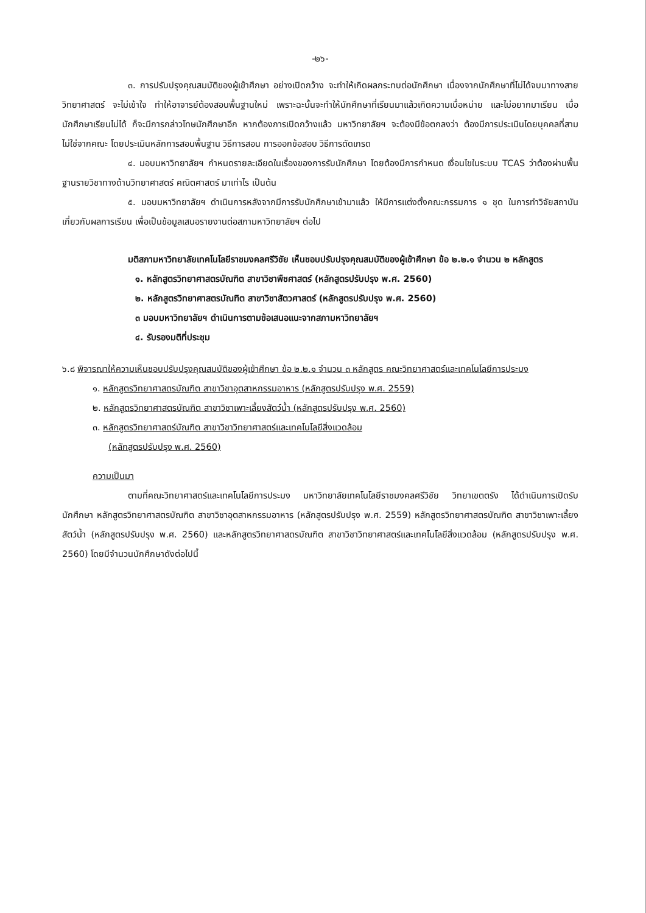-๒๖-
๓. การปรับปรุงคุณสมบัติของผู้เข้าศึกษา อย่างเปิดกว้าง จะทำให้เกิดผลกระทบต่อนักศึกษา เนื่องจากนักศึกษาที่ไม่ได้จบมาทางสายวิทยาศาสตร์ จะไม่เข้าใจ ทำให้อาจารย์ต้องสอนพื้นฐานใหม่ เพราะฉะนั้นจะทำให้นักศึกษาที่เรียนมาแล้วเกิดความเบื่อหน่าย และไม่อยากมาเรียน เมื่อนักศึกษาเรียนไม่ได้ ก็จะมีการกล่าวโทษนักศึกษาอีก หากต้องการเปิดกว้างแล้ว มหาวิทยาลัยฯ จะต้องมีข้อตกลงว่า ต้องมีการประเมินโดยบุคคลที่สาม ไม่ใช่จากคณะ โดยประเมินหลักการสอนพื้นฐาน วิธีการสอน การออกข้อสอบ วิธีการตัดเกรด
๔. มอบมหาวิทยาลัยฯ กำหนดรายละเอียดในเรื่องของการรับนักศึกษา โดยต้องมีการกำหนด เงื่อนไขในระบบ TCAS ว่าต้องผ่านพื้นฐานรายวิชาทางด้านวิทยาศาสตร์ คณิตศาสตร์ มาเท่าไร เป็นต้น
๕. มอบมหาวิทยาลัยฯ ดำเนินการหลังจากมีการรับนักศึกษาเข้ามาแล้ว ให้มีการแต่งตั้งคณะกรรมการ ๑ ชุด ในการทำวิจัยสถาบันเกี่ยวกับผลการเรียน เพื่อเป็นข้อมูลเสนอรายงานต่อสภามหาวิทยาลัยฯ ต่อไป
มติสภามหาวิทยาลัยเทคโนโลยีราชมงคลศรีวิชัย เห็นชอบปรับปรุงคุณสมบัติของผู้เข้าศึกษา ข้อ ๒.๒.๑ จำนวน ๒ หลักสูตร
๑. หลักสูตรวิทยาศาสตรบัณฑิต สาขาวิชาพืชศาสตร์ (หลักสูตรปรับปรุง พ.ศ. 2560)
๒. หลักสูตรวิทยาศาสตรบัณฑิต สาขาวิชาสัตวศาสตร์ (หลักสูตรปรับปรุง พ.ศ. 2560)
๓ มอบมหาวิทยาลัยฯ ดำเนินการตามข้อเสนอแนะจากสภามหาวิทยาลัยฯ
๔. รับรองมติที่ประชุม
๖.๘ พิจารณาให้ความเห็นชอบปรับปรุงคุณสมบัติของผู้เข้าศึกษา ข้อ ๒.๒.๑ จำนวน ๓ หลักสูตร คณะวิทยาศาสตร์และเทคโนโลยีการประมง
๑. หลักสูตรวิทยาศาสตรบัณฑิต สาขาวิชาอุตสาหกรรมอาหาร (หลักสูตรปรับปรุง พ.ศ. 2559)
๒. หลักสูตรวิทยาศาสตรบัณฑิต สาขาวิชาเพาะเลี้ยงสัตว์น้ำ (หลักสูตรปรับปรุง พ.ศ. 2560)
๓. หลักสูตรวิทยาศาสตร์บัณฑิต สาขาวิชาวิทยาศาสตร์และเทคโนโลยีสิ่งแวดล้อม
(หลักสูตรปรับปรุง พ.ศ. 2560)
ความเป็นมา
ตามที่คณะวิทยาศาสตร์และเทคโนโลยีการประมง มหาวิทยาลัยเทคโนโลยีราชมงคลศรีวิชัย วิทยาเขตตรัง ได้ดำเนินการเปิดรับนักศึกษา หลักสูตรวิทยาศาสตรบัณฑิต สาขาวิชาอุตสาหกรรมอาหาร (หลักสูตรปรับปรุง พ.ศ. 2559) หลักสูตรวิทยาศาสตรบัณฑิต สาขาวิชาเพาะเลี้ยงสัตว์น้ำ (หลักสูตรปรับปรุง พ.ศ. 2560) และหลักสูตรวิทยาศาสตรบัณฑิต สาขาวิชาวิทยาศาสตร์และเทคโนโลยีสิ่งแวดล้อม (หลักสูตรปรับปรุง พ.ศ. 2560) โดยมีจำนวนนักศึกษาดังต่อไปนี้